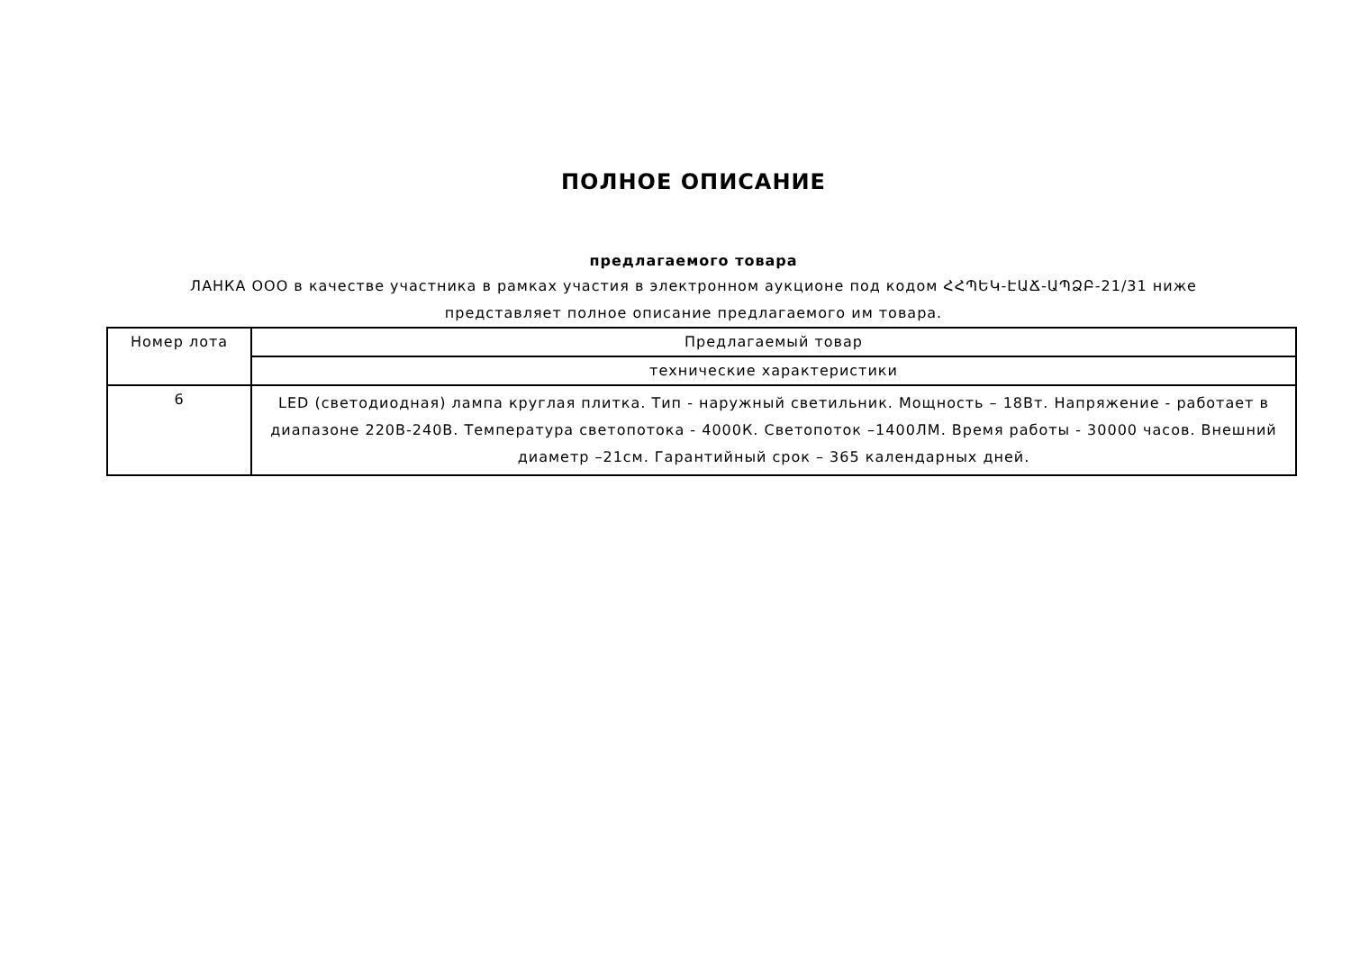ПОЛНОЕ ОПИСАНИЕ
предлагаемого товара
ЛАНКА ООО в качестве участника в рамках участия в электронном аукционе под кодом ՀՀՊԵԿ-ԷԱՃ-ԱՊՁԲ-21/31 ниже представляет полное описание предлагаемого им товара.
| Номер лота | Предлагаемый товар |
| | технические характеристики |
| 6 | LED (светодиодная) лампа круглая плитка. Тип - наружный светильник. Мощность – 18Вт. Напряжение - работает в диапазоне 220В-240В. Температура светопотока - 4000К. Светопоток –1400ЛМ. Время работы - 30000 часов. Внешний диаметр –21см. Гарантийный срок – 365 календарных дней. |